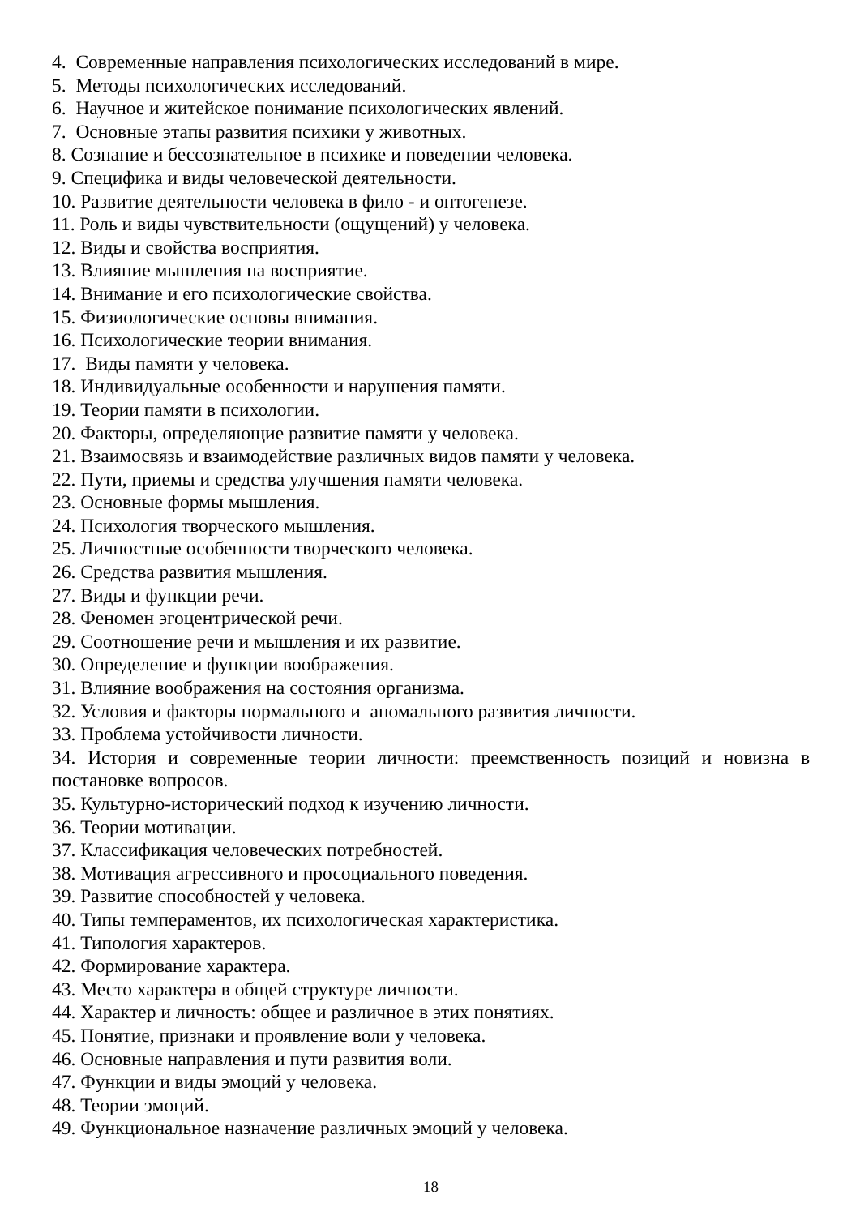4. Современные направления психологических исследований в мире.
5. Методы психологических исследований.
6. Научное и житейское понимание психологических явлений.
7. Основные этапы развития психики у животных.
8. Сознание и бессознательное в психике и поведении человека.
9. Специфика и виды человеческой деятельности.
10. Развитие деятельности человека в фило - и онтогенезе.
11. Роль и виды чувствительности (ощущений) у человека.
12. Виды и свойства восприятия.
13. Влияние мышления на восприятие.
14. Внимание и его психологические свойства.
15. Физиологические основы внимания.
16. Психологические теории внимания.
17. Виды памяти у человека.
18. Индивидуальные особенности и нарушения памяти.
19. Теории памяти в психологии.
20. Факторы, определяющие развитие памяти у человека.
21. Взаимосвязь и взаимодействие различных видов памяти у человека.
22. Пути, приемы и средства улучшения памяти человека.
23. Основные формы мышления.
24. Психология творческого мышления.
25. Личностные особенности творческого человека.
26. Средства развития мышления.
27. Виды и функции речи.
28. Феномен эгоцентрической речи.
29. Соотношение речи и мышления и их развитие.
30. Определение и функции воображения.
31. Влияние воображения на состояния организма.
32. Условия и факторы нормального и аномального развития личности.
33. Проблема устойчивости личности.
34. История и современные теории личности: преемственность позиций и новизна в постановке вопросов.
35. Культурно-исторический подход к изучению личности.
36. Теории мотивации.
37. Классификация человеческих потребностей.
38. Мотивация агрессивного и просоциального поведения.
39. Развитие способностей у человека.
40. Типы темпераментов, их психологическая характеристика.
41. Типология характеров.
42. Формирование характера.
43. Место характера в общей структуре личности.
44. Характер и личность: общее и различное в этих понятиях.
45. Понятие, признаки и проявление воли у человека.
46. Основные направления и пути развития воли.
47. Функции и виды эмоций у человека.
48. Теории эмоций.
49. Функциональное назначение различных эмоций у человека.
18